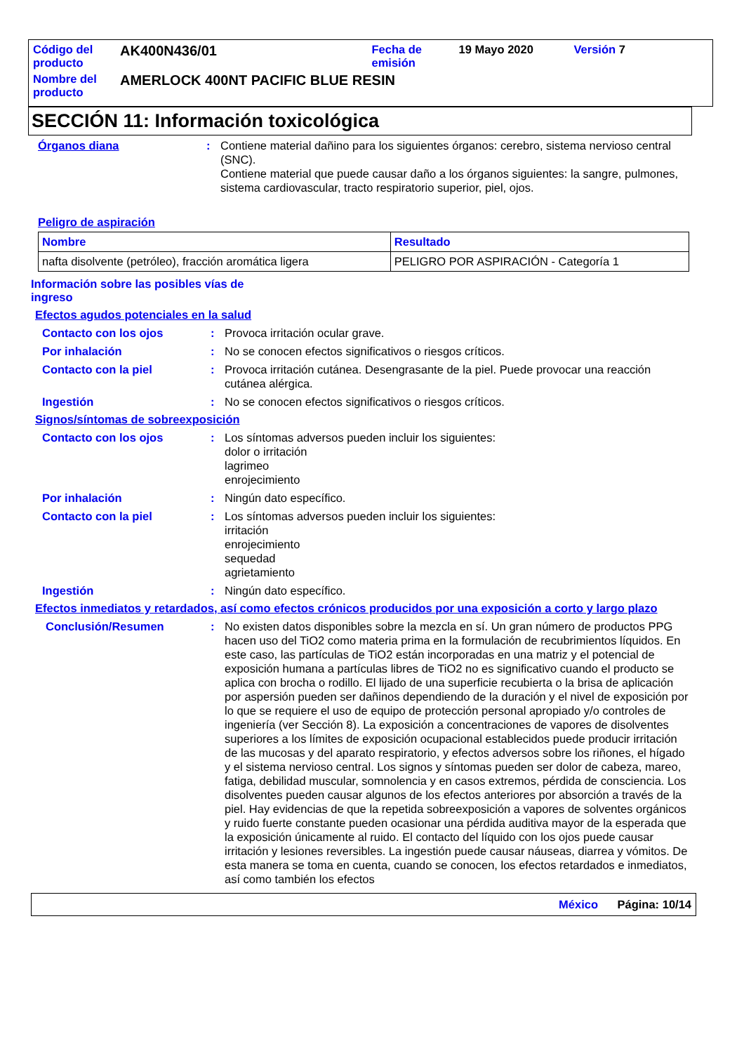| Código del producto | AK400N436/01 | Fecha de emisión | 19 Mayo 2020 | Versión 7 |
| Nombre del producto | AMERLOCK 400NT PACIFIC BLUE RESIN | | | |
SECCIÓN 11: Información toxicológica
Órganos diana : Contiene material dañino para los siguientes órganos: cerebro, sistema nervioso central (SNC).
Contiene material que puede causar daño a los órganos siguientes: la sangre, pulmones, sistema cardiovascular, tracto respiratorio superior, piel, ojos.
Peligro de aspiración
| Nombre | Resultado |
| --- | --- |
| nafta disolvente (petróleo), fracción aromática ligera | PELIGRO POR ASPIRACIÓN - Categoría 1 |
Información sobre las posibles vías de ingreso
Efectos agudos potenciales en la salud
Contacto con los ojos : Provoca irritación ocular grave.
Por inhalación : No se conocen efectos significativos o riesgos críticos.
Contacto con la piel : Provoca irritación cutánea. Desengrasante de la piel. Puede provocar una reacción cutánea alérgica.
Ingestión : No se conocen efectos significativos o riesgos críticos.
Signos/síntomas de sobreexposición
Contacto con los ojos : Los síntomas adversos pueden incluir los siguientes:
dolor o irritación
lagrimeo
enrojecimiento
Por inhalación : Ningún dato específico.
Contacto con la piel : Los síntomas adversos pueden incluir los siguientes:
irritación
enrojecimiento
sequedad
agrietamiento
Ingestión : Ningún dato específico.
Efectos inmediatos y retardados, así como efectos crónicos producidos por una exposición a corto y largo plazo
Conclusión/Resumen : No existen datos disponibles sobre la mezcla en sí. Un gran número de productos PPG hacen uso del TiO2 como materia prima en la formulación de recubrimientos líquidos. En este caso, las partículas de TiO2 están incorporadas en una matriz y el potencial de exposición humana a partículas libres de TiO2 no es significativo cuando el producto se aplica con brocha o rodillo. El lijado de una superficie recubierta o la brisa de aplicación por aspersión pueden ser dañinos dependiendo de la duración y el nivel de exposición por lo que se requiere el uso de equipo de protección personal apropiado y/o controles de ingeniería (ver Sección 8). La exposición a concentraciones de vapores de disolventes superiores a los límites de exposición ocupacional establecidos puede producir irritación de las mucosas y del aparato respiratorio, y efectos adversos sobre los riñones, el hígado y el sistema nervioso central. Los signos y síntomas pueden ser dolor de cabeza, mareo, fatiga, debilidad muscular, somnolencia y en casos extremos, pérdida de consciencia. Los disolventes pueden causar algunos de los efectos anteriores por absorción a través de la piel. Hay evidencias de que la repetida sobreexposición a vapores de solventes orgánicos y ruido fuerte constante pueden ocasionar una pérdida auditiva mayor de la esperada que la exposición únicamente al ruido. El contacto del líquido con los ojos puede causar irritación y lesiones reversibles. La ingestión puede causar náuseas, diarrea y vómitos. De esta manera se toma en cuenta, cuando se conocen, los efectos retardados e inmediatos, así como también los efectos
México Página: 10/14